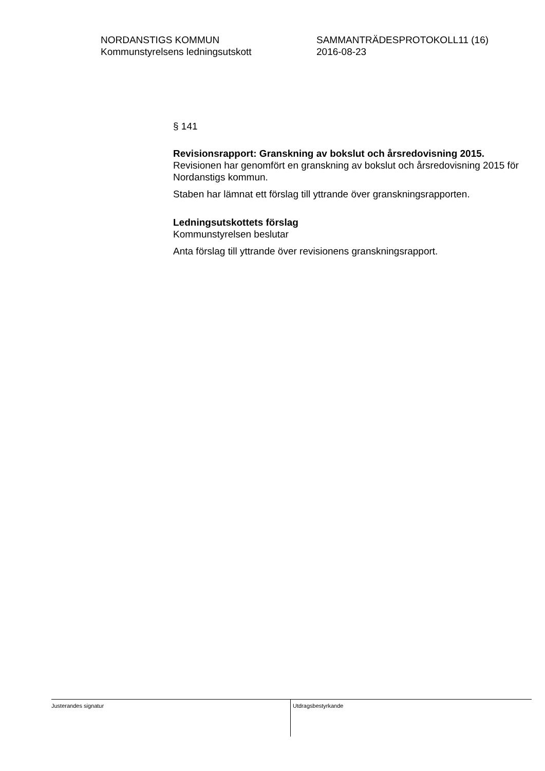NORDANSTIGS KOMMUN
Kommunstyrelsens ledningsutskott
SAMMANTRÄDESPROTOKOLL11 (16)
2016-08-23
§ 141
Revisionsrapport: Granskning av bokslut och årsredovisning 2015.
Revisionen har genomfört en granskning av bokslut och årsredovisning 2015 för Nordanstigs kommun.
Staben har lämnat ett förslag till yttrande över granskningsrapporten.
Ledningsutskottets förslag
Kommunstyrelsen beslutar
Anta förslag till yttrande över revisionens granskningsrapport.
Justerandes signatur
Utdragsbestyrkande